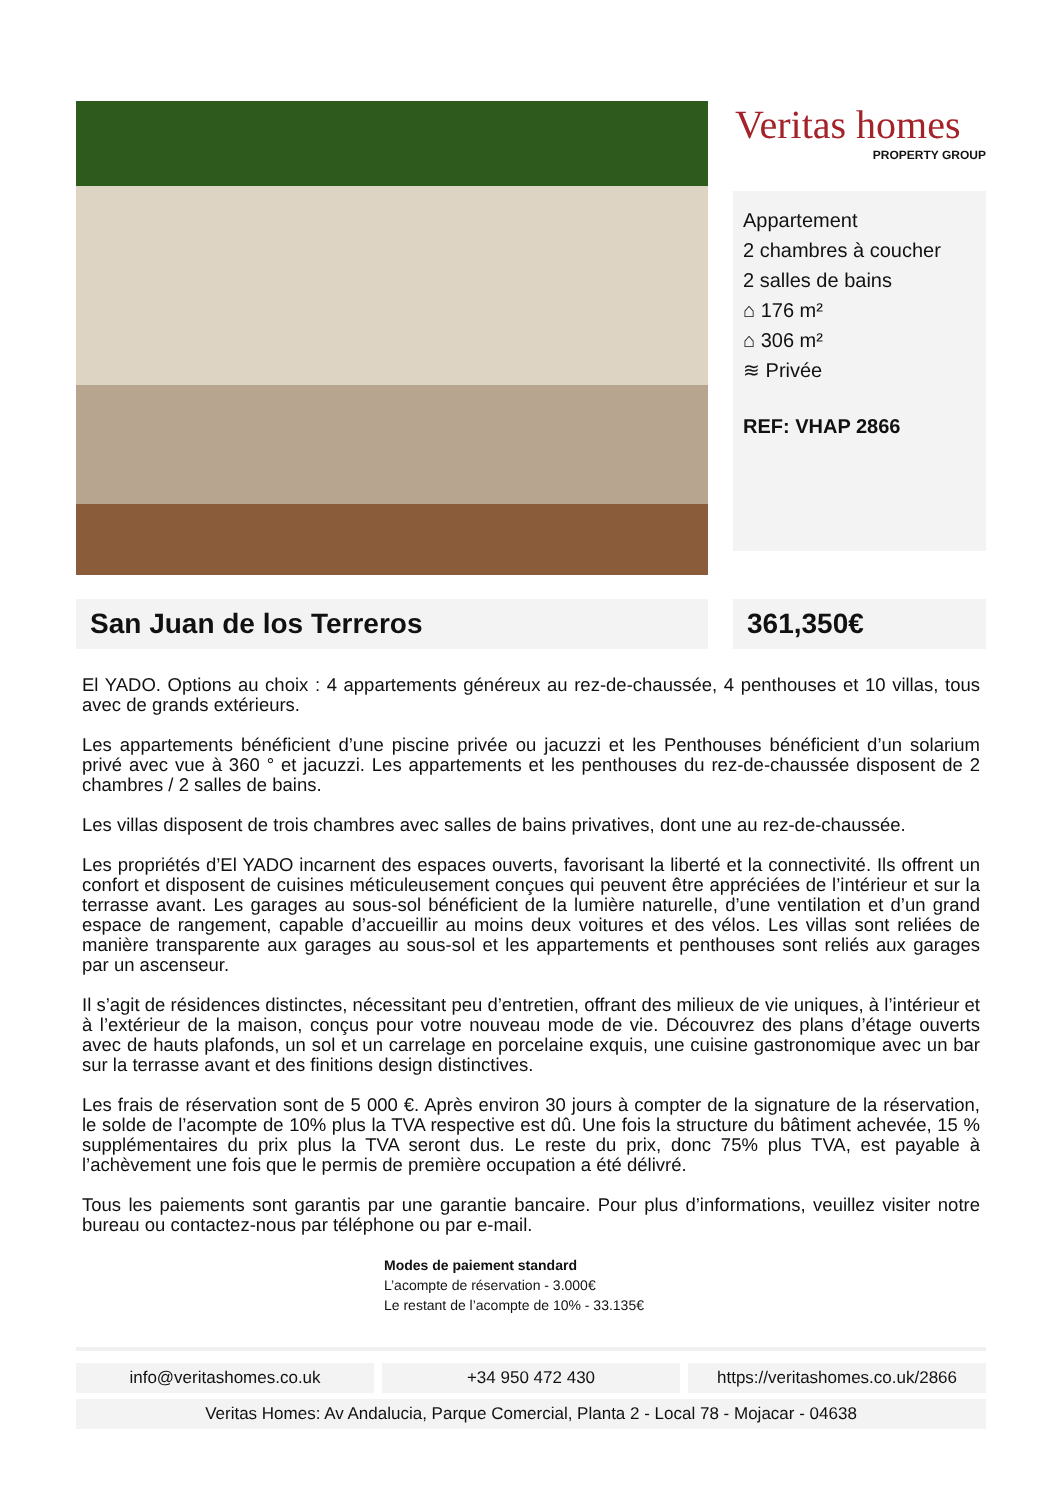Veritas homes
PROPERTY GROUP
Appartement
2 chambres à coucher
2 salles de bains
⌂ 176 m²
⌂ 306 m²
≋ Privée
REF: VHAP 2866
San Juan de los Terreros 361,350€
El YADO. Options au choix : 4 appartements généreux au rez-de-chaussée, 4 penthouses et 10 villas, tous avec de grands extérieurs.
Les appartements bénéficient d’une piscine privée ou jacuzzi et les Penthouses bénéficient d’un solarium privé avec vue à 360 ° et jacuzzi. Les appartements et les penthouses du rez-de-chaussée disposent de 2 chambres / 2 salles de bains.
Les villas disposent de trois chambres avec salles de bains privatives, dont une au rez-de-chaussée.
Les propriétés d’El YADO incarnent des espaces ouverts, favorisant la liberté et la connectivité. Ils offrent un confort et disposent de cuisines méticuleusement conçues qui peuvent être appréciées de l’intérieur et sur la terrasse avant. Les garages au sous-sol bénéficient de la lumière naturelle, d’une ventilation et d’un grand espace de rangement, capable d’accueillir au moins deux voitures et des vélos. Les villas sont reliées de manière transparente aux garages au sous-sol et les appartements et penthouses sont reliés aux garages par un ascenseur.
Il s’agit de résidences distinctes, nécessitant peu d’entretien, offrant des milieux de vie uniques, à l’intérieur et à l’extérieur de la maison, conçus pour votre nouveau mode de vie. Découvrez des plans d’étage ouverts avec de hauts plafonds, un sol et un carrelage en porcelaine exquis, une cuisine gastronomique avec un bar sur la terrasse avant et des finitions design distinctives.
Les frais de réservation sont de 5 000 €. Après environ 30 jours à compter de la signature de la réservation, le solde de l’acompte de 10% plus la TVA respective est dû. Une fois la structure du bâtiment achevée, 15 % supplémentaires du prix plus la TVA seront dus. Le reste du prix, donc 75% plus TVA, est payable à l’achèvement une fois que le permis de première occupation a été délivré.
Tous les paiements sont garantis par une garantie bancaire. Pour plus d’informations, veuillez visiter notre bureau ou contactez-nous par téléphone ou par e-mail.
Modes de paiement standard
L’acompte de réservation - 3.000€
Le restant de l’acompte de 10% - 33.135€
info@veritashomes.co.uk +34 950 472 430 https://veritashomes.co.uk/2866
Veritas Homes: Av Andalucia, Parque Comercial, Planta 2 - Local 78 - Mojacar - 04638